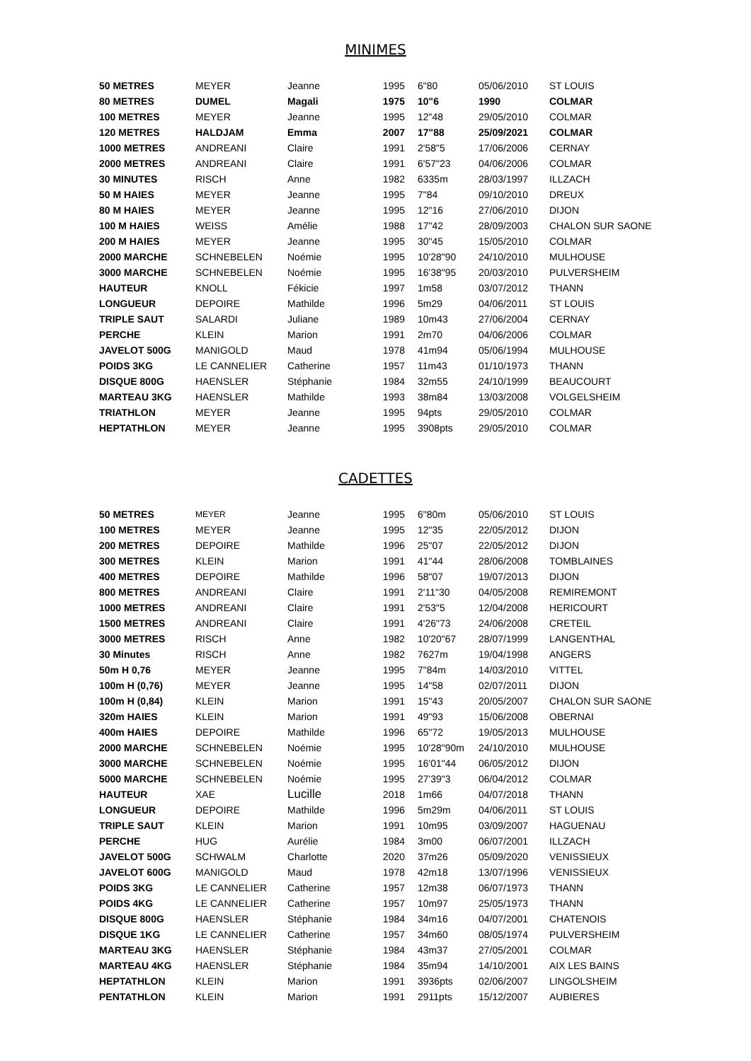MINIMES
| 50 METRES | MEYER | Jeanne | 1995 | 6"80 | 05/06/2010 | ST LOUIS |
| 80 METRES | DUMEL | Magali | 1975 | 10"6 | 1990 | COLMAR |
| 100 METRES | MEYER | Jeanne | 1995 | 12"48 | 29/05/2010 | COLMAR |
| 120 METRES | HALDJAM | Emma | 2007 | 17"88 | 25/09/2021 | COLMAR |
| 1000 METRES | ANDREANI | Claire | 1991 | 2'58"5 | 17/06/2006 | CERNAY |
| 2000 METRES | ANDREANI | Claire | 1991 | 6'57"23 | 04/06/2006 | COLMAR |
| 30 MINUTES | RISCH | Anne | 1982 | 6335m | 28/03/1997 | ILLZACH |
| 50 M HAIES | MEYER | Jeanne | 1995 | 7"84 | 09/10/2010 | DREUX |
| 80 M HAIES | MEYER | Jeanne | 1995 | 12"16 | 27/06/2010 | DIJON |
| 100 M HAIES | WEISS | Amélie | 1988 | 17"42 | 28/09/2003 | CHALON SUR SAONE |
| 200 M HAIES | MEYER | Jeanne | 1995 | 30"45 | 15/05/2010 | COLMAR |
| 2000 MARCHE | SCHNEBELEN | Noémie | 1995 | 10'28"90 | 24/10/2010 | MULHOUSE |
| 3000 MARCHE | SCHNEBELEN | Noémie | 1995 | 16'38"95 | 20/03/2010 | PULVERSHEIM |
| HAUTEUR | KNOLL | Fékicie | 1997 | 1m58 | 03/07/2012 | THANN |
| LONGUEUR | DEPOIRE | Mathilde | 1996 | 5m29 | 04/06/2011 | ST LOUIS |
| TRIPLE SAUT | SALARDI | Juliane | 1989 | 10m43 | 27/06/2004 | CERNAY |
| PERCHE | KLEIN | Marion | 1991 | 2m70 | 04/06/2006 | COLMAR |
| JAVELOT 500G | MANIGOLD | Maud | 1978 | 41m94 | 05/06/1994 | MULHOUSE |
| POIDS 3KG | LE CANNELIER | Catherine | 1957 | 11m43 | 01/10/1973 | THANN |
| DISQUE 800G | HAENSLER | Stéphanie | 1984 | 32m55 | 24/10/1999 | BEAUCOURT |
| MARTEAU 3KG | HAENSLER | Mathilde | 1993 | 38m84 | 13/03/2008 | VOLGELSHEIM |
| TRIATHLON | MEYER | Jeanne | 1995 | 94pts | 29/05/2010 | COLMAR |
| HEPTATHLON | MEYER | Jeanne | 1995 | 3908pts | 29/05/2010 | COLMAR |
CADETTES
| 50 METRES | MEYER | Jeanne | 1995 | 6"80m | 05/06/2010 | ST LOUIS |
| 100 METRES | MEYER | Jeanne | 1995 | 12"35 | 22/05/2012 | DIJON |
| 200 METRES | DEPOIRE | Mathilde | 1996 | 25"07 | 22/05/2012 | DIJON |
| 300 METRES | KLEIN | Marion | 1991 | 41"44 | 28/06/2008 | TOMBLAINES |
| 400 METRES | DEPOIRE | Mathilde | 1996 | 58"07 | 19/07/2013 | DIJON |
| 800 METRES | ANDREANI | Claire | 1991 | 2'11"30 | 04/05/2008 | REMIREMONT |
| 1000 METRES | ANDREANI | Claire | 1991 | 2'53"5 | 12/04/2008 | HERICOURT |
| 1500 METRES | ANDREANI | Claire | 1991 | 4'26"73 | 24/06/2008 | CRETEIL |
| 3000 METRES | RISCH | Anne | 1982 | 10'20"67 | 28/07/1999 | LANGENTHAL |
| 30 Minutes | RISCH | Anne | 1982 | 7627m | 19/04/1998 | ANGERS |
| 50m H 0,76 | MEYER | Jeanne | 1995 | 7"84m | 14/03/2010 | VITTEL |
| 100m H (0,76) | MEYER | Jeanne | 1995 | 14"58 | 02/07/2011 | DIJON |
| 100m H (0,84) | KLEIN | Marion | 1991 | 15"43 | 20/05/2007 | CHALON SUR SAONE |
| 320m HAIES | KLEIN | Marion | 1991 | 49"93 | 15/06/2008 | OBERNAI |
| 400m HAIES | DEPOIRE | Mathilde | 1996 | 65"72 | 19/05/2013 | MULHOUSE |
| 2000 MARCHE | SCHNEBELEN | Noémie | 1995 | 10'28"90m | 24/10/2010 | MULHOUSE |
| 3000 MARCHE | SCHNEBELEN | Noémie | 1995 | 16'01"44 | 06/05/2012 | DIJON |
| 5000 MARCHE | SCHNEBELEN | Noémie | 1995 | 27'39"3 | 06/04/2012 | COLMAR |
| HAUTEUR | XAE | Lucille | 2018 | 1m66 | 04/07/2018 | THANN |
| LONGUEUR | DEPOIRE | Mathilde | 1996 | 5m29m | 04/06/2011 | ST LOUIS |
| TRIPLE SAUT | KLEIN | Marion | 1991 | 10m95 | 03/09/2007 | HAGUENAU |
| PERCHE | HUG | Aurélie | 1984 | 3m00 | 06/07/2001 | ILLZACH |
| JAVELOT 500G | SCHWALM | Charlotte | 2020 | 37m26 | 05/09/2020 | VENISSIEUX |
| JAVELOT 600G | MANIGOLD | Maud | 1978 | 42m18 | 13/07/1996 | VENISSIEUX |
| POIDS 3KG | LE CANNELIER | Catherine | 1957 | 12m38 | 06/07/1973 | THANN |
| POIDS 4KG | LE CANNELIER | Catherine | 1957 | 10m97 | 25/05/1973 | THANN |
| DISQUE 800G | HAENSLER | Stéphanie | 1984 | 34m16 | 04/07/2001 | CHATENOIS |
| DISQUE 1KG | LE CANNELIER | Catherine | 1957 | 34m60 | 08/05/1974 | PULVERSHEIM |
| MARTEAU 3KG | HAENSLER | Stéphanie | 1984 | 43m37 | 27/05/2001 | COLMAR |
| MARTEAU 4KG | HAENSLER | Stéphanie | 1984 | 35m94 | 14/10/2001 | AIX LES BAINS |
| HEPTATHLON | KLEIN | Marion | 1991 | 3936pts | 02/06/2007 | LINGOLSHEIM |
| PENTATHLON | KLEIN | Marion | 1991 | 2911pts | 15/12/2007 | AUBIERES |